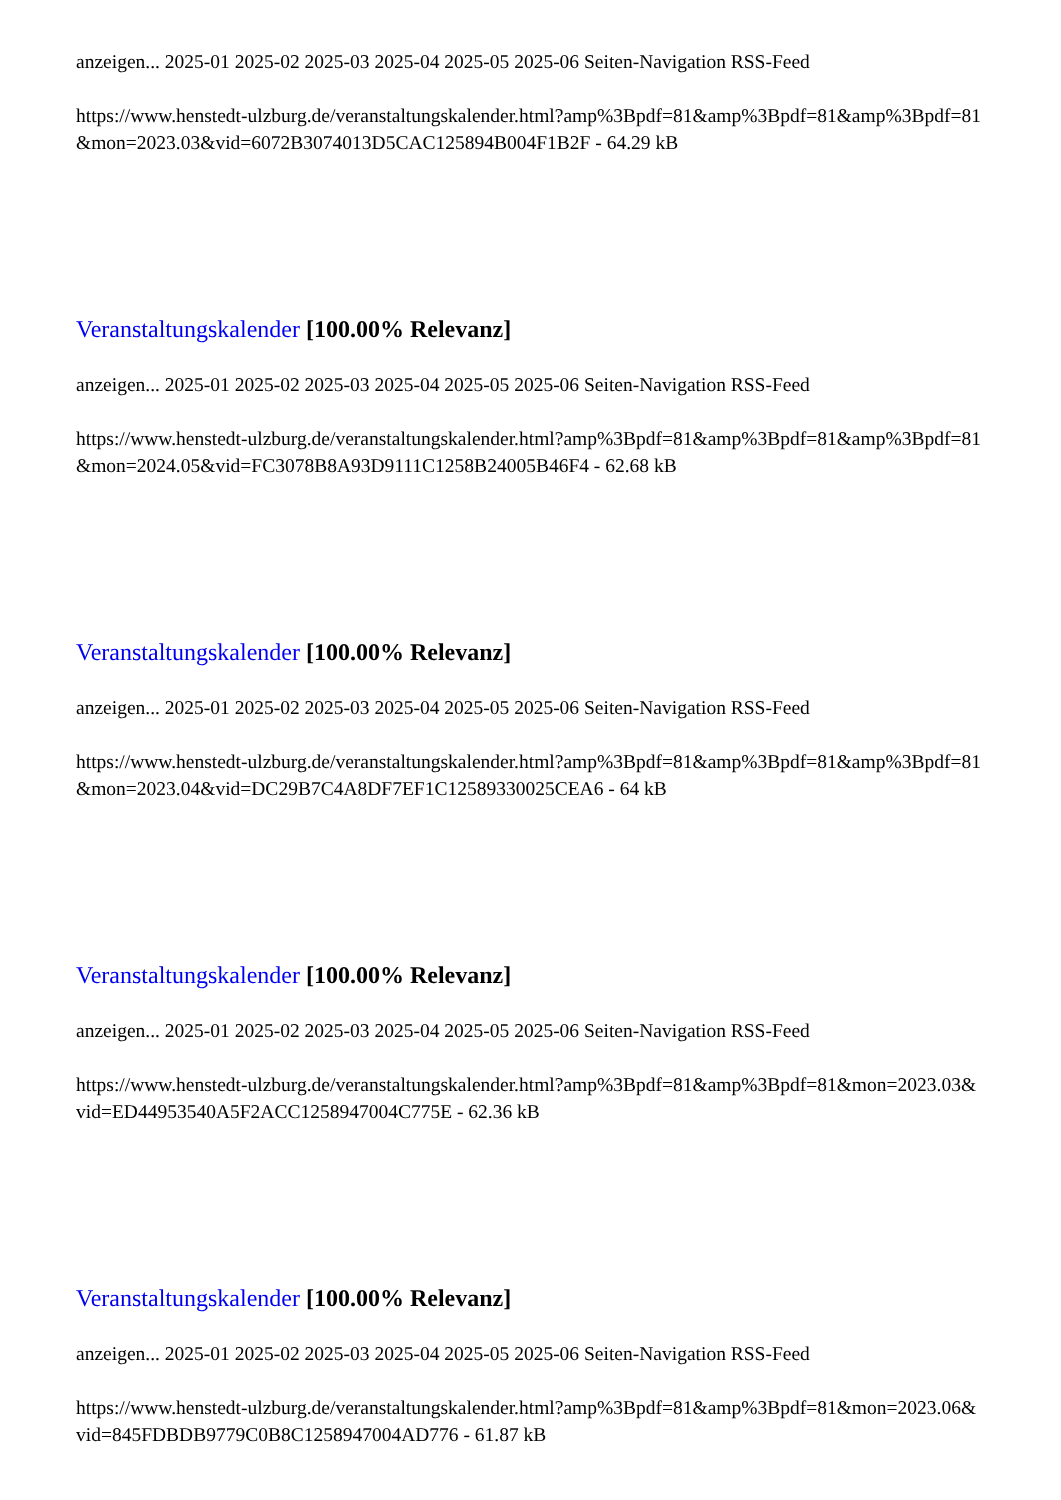anzeigen... 2025-01 2025-02 2025-03 2025-04 2025-05 2025-06 Seiten-Navigation RSS-Feed
https://www.henstedt-ulzburg.de/veranstaltungskalender.html?amp%3Bpdf=81&amp%3Bpdf=81&amp%3Bpdf=81&mon=2023.03&vid=6072B3074013D5CAC125894B004F1B2F - 64.29 kB
Veranstaltungskalender [100.00% Relevanz]
anzeigen... 2025-01 2025-02 2025-03 2025-04 2025-05 2025-06 Seiten-Navigation RSS-Feed
https://www.henstedt-ulzburg.de/veranstaltungskalender.html?amp%3Bpdf=81&amp%3Bpdf=81&amp%3Bpdf=81&mon=2024.05&vid=FC3078B8A93D9111C1258B24005B46F4 - 62.68 kB
Veranstaltungskalender [100.00% Relevanz]
anzeigen... 2025-01 2025-02 2025-03 2025-04 2025-05 2025-06 Seiten-Navigation RSS-Feed
https://www.henstedt-ulzburg.de/veranstaltungskalender.html?amp%3Bpdf=81&amp%3Bpdf=81&amp%3Bpdf=81&mon=2023.04&vid=DC29B7C4A8DF7EF1C12589330025CEA6 - 64 kB
Veranstaltungskalender [100.00% Relevanz]
anzeigen... 2025-01 2025-02 2025-03 2025-04 2025-05 2025-06 Seiten-Navigation RSS-Feed
https://www.henstedt-ulzburg.de/veranstaltungskalender.html?amp%3Bpdf=81&amp%3Bpdf=81&mon=2023.03&vid=ED44953540A5F2ACC1258947004C775E - 62.36 kB
Veranstaltungskalender [100.00% Relevanz]
anzeigen... 2025-01 2025-02 2025-03 2025-04 2025-05 2025-06 Seiten-Navigation RSS-Feed
https://www.henstedt-ulzburg.de/veranstaltungskalender.html?amp%3Bpdf=81&amp%3Bpdf=81&mon=2023.06&vid=845FDBDB9779C0B8C1258947004AD776 - 61.87 kB